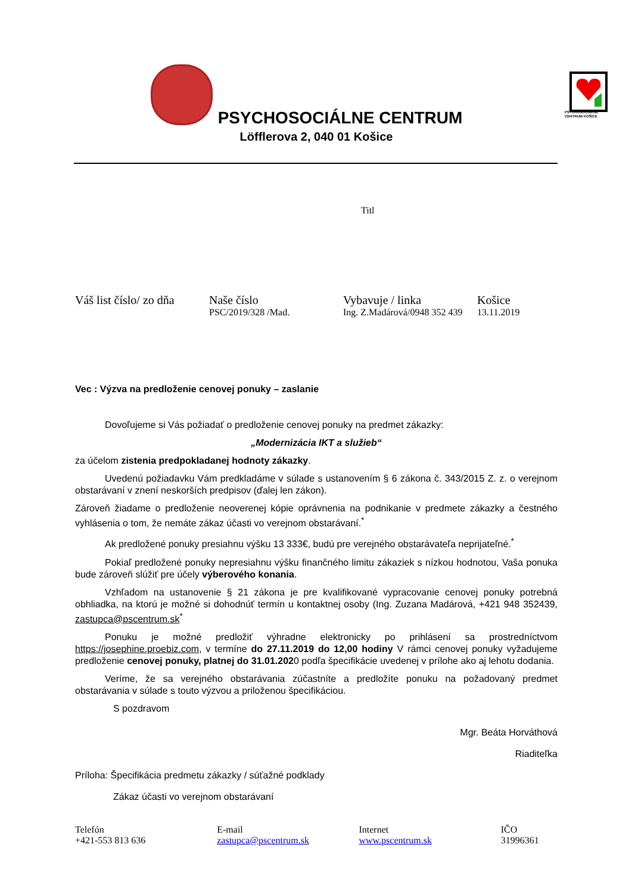PSYCHOSOCIÁLNE
CENTRUM KOŠICE
PSYCHOSOCIÁLNE CENTRUM
Löfflerova 2, 040 01 Košice
Titl
Váš list číslo/ zo dňa Naše číslo
PSC/2019/328 /Mad.
Vybavuje / linka
Ing. Z.Madárová/0948 352 439
Košice
13.11.2019
Vec : Výzva na predloženie cenovej ponuky – zaslanie
Dovoľujeme si Vás požiadať o predloženie cenovej ponuky na predmet zákazky:
„Modernizácia IKT a služieb“
za účelom zistenia predpokladanej hodnoty zákazky.
Uvedenú požiadavku Vám predkladáme v súlade s ustanovením § 6 zákona č. 343/2015 Z. z. o verejnom obstarávaní v znení neskorších predpisov (ďalej len zákon).
Zároveň žiadame o predloženie neoverenej kópie oprávnenia na podnikanie v predmete zákazky a čestného vyhlásenia o tom, že nemáte zákaz účasti vo verejnom obstarávaní.<sup>*</sup>
Ak predložené ponuky presiahnu výšku 13 333€, budú pre verejného obstarávateľa neprijateľné.<sup>*</sup>
Pokiaľ predložené ponuky nepresiahnu výšku finančného limitu zákaziek s nízkou hodnotou, Vaša ponuka bude zároveň slúžiť pre účely výberového konania.
Vzhľadom na ustanovenie § 21 zákona je pre kvalifikované vypracovanie cenovej ponuky potrebná obhliadka, na ktorú je možné si dohodnúť termín u kontaktnej osoby (Ing. Zuzana Madárová, +421 948 352439, zastupca@pscentrum.sk<sup>*</sup>
Ponuku je možné predložiť výhradne elektronicky po prihlásení sa prostredníctvom https://josephine.proebiz.com, v termíne do 27.11.2019 do 12,00 hodiny V rámci cenovej ponuky vyžadujeme predloženie cenovej ponuky, platnej do 31.01.2020 podľa špecifikácie uvedenej v prílohe ako aj lehotu dodania.
Veríme, že sa verejného obstarávania zúčastníte a predložíte ponuku na požadovaný predmet obstarávania v súlade s touto výzvou a priloženou špecifikáciou.
S pozdravom
Mgr. Beáta Horváthová
Riaditeľka
Príloha: Špecifikácia predmetu zákazky / súťažné podklady
Zákaz účasti vo verejnom obstarávaní
Telefón
+421-553 813 636
E-mail
zastupca@pscentrum.sk
Internet
www.pscentrum.sk
IČO
31996361